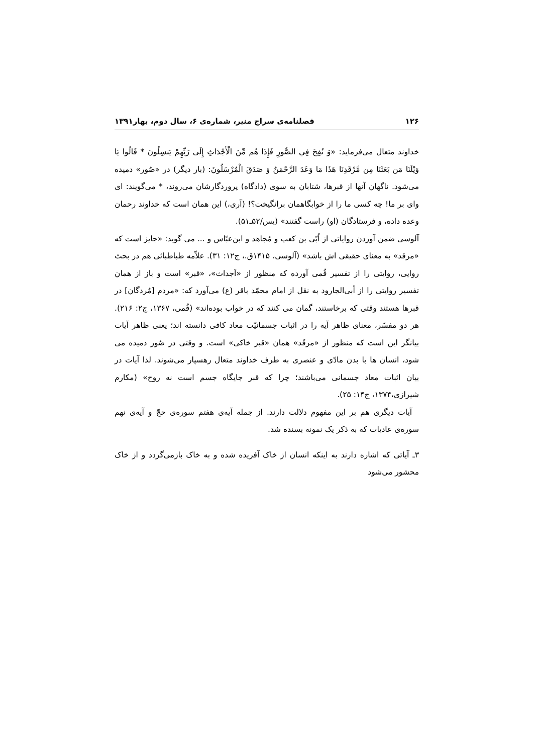۱۲۶ فصلنامه‌ی سراج منیر، شماره‌ی ۶، سال دوم، بهار۱۳۹۱
خداوند متعال می‌فرماید: «وَ نُفِخَ فِي الصُّورِ فَإِذَا هُم مِّنَ الْأَجْدَاثِ إِلَى رَبِّهِمْ يَنسِلُونَ * قَالُوا يَا وَيْلَنَا مَن بَعَثَنَا مِن مَّرْقَدِنَا هَذَا مَا وَعَدَ الرَّحْمَنُ وَ صَدَقَ الْمُرْسَلُونَ: (بار دیگر) در «صُور» دمیده می‌شود. ناگهان آنها از قبرها، شتابان به سوی (دادگاه) پروردگارشان می‌روند، * می‌گویند: ای وای بر ما! چه کسی ما را از خوابگاهمان برانگیخت؟! (آری،) این همان است که خداوند رحمان وعده داده، و فرستادگان (او) راست گفتند» (یس/۵۲ـ۵۱).
آلوسی ضمن آوردن روایاتی از اُبّی بن کعب و مُجاهد و ابن‌عبّاس و ... می گوید: «جایز است که «مرقد» به معنای حقیقی اش باشد» (آلوسی، ۱۴۱۵ق.، ج۱۲: ۳۱). علاّمه طباطبائی هم در بحث روایی، روایتی را از تفسیر قُمی آورده که منظور از «اَجداث»، «قبر» است و باز از همان تفسیر روایتی را از أبی‌الجارود به نقل از امام محمّد باقر (ع) می‌آورد که: «مردم [مُردگان] در قبرها هستند وقتی که برخاستند، گمان می کنند که در خواب بوده‌اند» (قُمی، ۱۳۶۷، ج۲: ۲۱۶). هر دو مفسّر، معنای ظاهر آیه را در اثبات جسمانیّت معاد کافی دانسته اند؛ یعنی ظاهر آیات بیانگر این است که منظور از «مرقَد» همان «قبر خاکی» است. و وقتی در صُور دمیده می شود، انسان ها با بدن مادّی و عنصری به طرف خداوند متعال رهسپار می‌شوند. لذا آیات در بیان اثبات معاد جسمانی می‌باشند؛ چرا که قبر جایگاه جسم است نه روح» (مکارم شیرازی،۱۳۷۴، ج۱۴: ۲۵).
آیات دیگری هم بر این مفهوم دلالت دارند. از جمله آیه‌ی هفتم سوره‌ی حجّ و آیه‌ی نهم سوره‌ی عادیات که به ذکر یک نمونه بسنده شد.
۳ـ آیاتی که اشاره دارند به اینکه انسان از خاک آفریده شده و به خاک بازمی‌گردد و از خاک محشور می‌شود